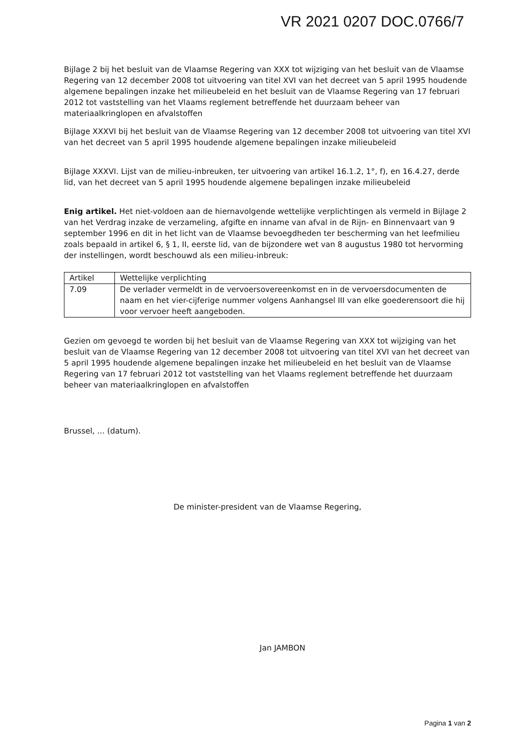VR 2021 0207 DOC.0766/7
Bijlage 2 bij het besluit van de Vlaamse Regering van XXX tot wijziging van het besluit van de Vlaamse Regering van 12 december 2008 tot uitvoering van titel XVI van het decreet van 5 april 1995 houdende algemene bepalingen inzake het milieubeleid en het besluit van de Vlaamse Regering van 17 februari 2012 tot vaststelling van het Vlaams reglement betreffende het duurzaam beheer van materiaalkringlopen en afvalstoffen
Bijlage XXXVI bij het besluit van de Vlaamse Regering van 12 december 2008 tot uitvoering van titel XVI van het decreet van 5 april 1995 houdende algemene bepalingen inzake milieubeleid
Bijlage XXXVI. Lijst van de milieu-inbreuken, ter uitvoering van artikel 16.1.2, 1°, f), en 16.4.27, derde lid, van het decreet van 5 april 1995 houdende algemene bepalingen inzake milieubeleid
Enig artikel. Het niet-voldoen aan de hiernavolgende wettelijke verplichtingen als vermeld in Bijlage 2 van het Verdrag inzake de verzameling, afgifte en inname van afval in de Rijn- en Binnenvaart van 9 september 1996 en dit in het licht van de Vlaamse bevoegdheden ter bescherming van het leefmilieu zoals bepaald in artikel 6, § 1, II, eerste lid, van de bijzondere wet van 8 augustus 1980 tot hervorming der instellingen, wordt beschouwd als een milieu-inbreuk:
| Artikel | Wettelijke verplichting |
| --- | --- |
| 7.09 | De verlader vermeldt in de vervoersovereenkomst en in de vervoersdocumenten de naam en het vier-cijferige nummer volgens Aanhangsel III van elke goederensoort die hij voor vervoer heeft aangeboden. |
Gezien om gevoegd te worden bij het besluit van de Vlaamse Regering van XXX tot wijziging van het besluit van de Vlaamse Regering van 12 december 2008 tot uitvoering van titel XVI van het decreet van 5 april 1995 houdende algemene bepalingen inzake het milieubeleid en het besluit van de Vlaamse Regering van 17 februari 2012 tot vaststelling van het Vlaams reglement betreffende het duurzaam beheer van materiaalkringlopen en afvalstoffen
Brussel, ... (datum).
De minister-president van de Vlaamse Regering,
Jan JAMBON
Pagina 1 van 2